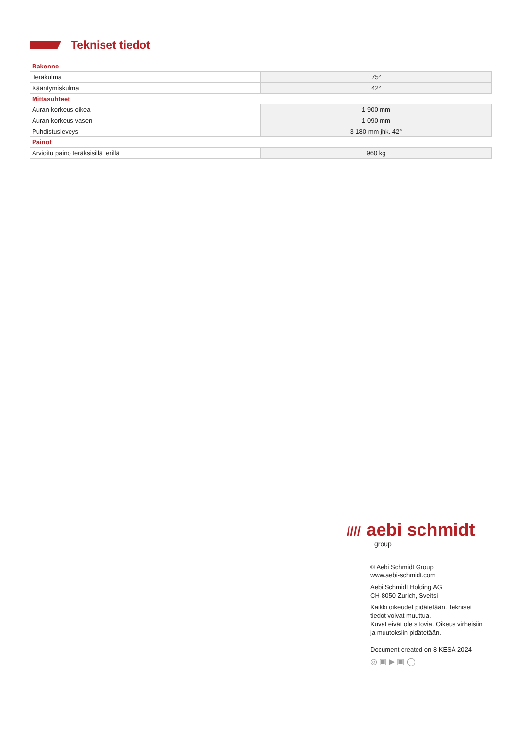Tekniset tiedot
| Rakenne | |
| --- | --- |
| Teräkulma | 75° |
| Kääntymiskulma | 42° |
| Mittasuhteet | |
| Auran korkeus oikea | 1 900 mm |
| Auran korkeus vasen | 1 090 mm |
| Puhdistusleveys | 3 180 mm jhk. 42° |
| Painot | |
| Arvioitu paino teräksisillä terillä | 960 kg |
//// aebi schmidt
group
© Aebi Schmidt Group
www.aebi-schmidt.com
Aebi Schmidt Holding AG
CH-8050 Zurich, Sveitsi
Kaikki oikeudet pidätetään. Tekniset
tiedot voivat muuttua.
Kuvat eivät ole sitovia. Oikeus virheisiin
ja muutoksiin pidätetään.
Document created on 8 KESÄ 2024
◎ ▣ ▶ ▣ ◯